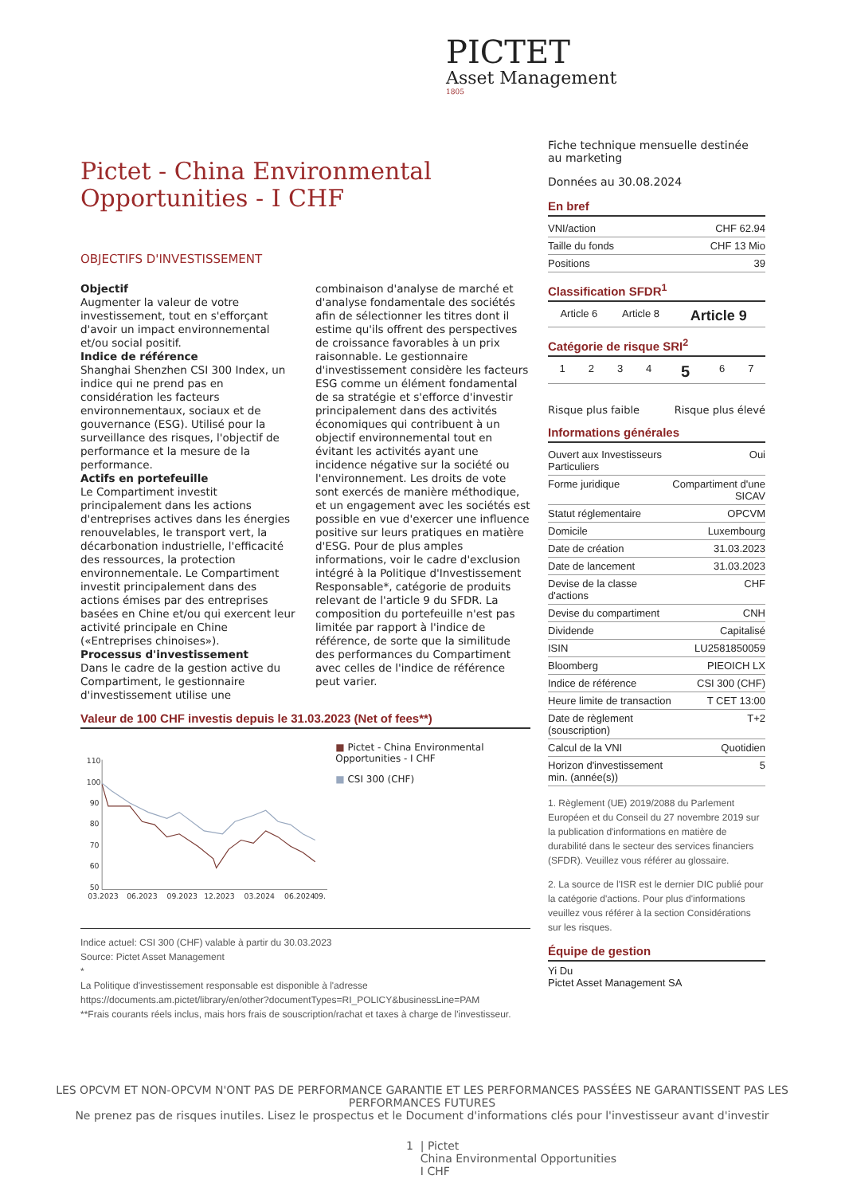PICTET
Asset Management
1805
Pictet - China Environmental Opportunities - I CHF
OBJECTIFS D'INVESTISSEMENT
Objectif
Augmenter la valeur de votre investissement, tout en s'efforçant d'avoir un impact environnemental et/ou social positif.
Indice de référence
Shanghai Shenzhen CSI 300 Index, un indice qui ne prend pas en considération les facteurs environnementaux, sociaux et de gouvernance (ESG). Utilisé pour la surveillance des risques, l'objectif de performance et la mesure de la performance.
Actifs en portefeuille
Le Compartiment investit principalement dans les actions d'entreprises actives dans les énergies renouvelables, le transport vert, la décarbonation industrielle, l'efficacité des ressources, la protection environnementale. Le Compartiment investit principalement dans des actions émises par des entreprises basées en Chine et/ou qui exercent leur activité principale en Chine («Entreprises chinoises»).
Processus d'investissement
Dans le cadre de la gestion active du Compartiment, le gestionnaire d'investissement utilise une combinaison d'analyse de marché et d'analyse fondamentale des sociétés afin de sélectionner les titres dont il estime qu'ils offrent des perspectives de croissance favorables à un prix raisonnable. Le gestionnaire d'investissement considère les facteurs ESG comme un élément fondamental de sa stratégie et s'efforce d'investir principalement dans des activités économiques qui contribuent à un objectif environnemental tout en évitant les activités ayant une incidence négative sur la société ou l'environnement. Les droits de vote sont exercés de manière méthodique, et un engagement avec les sociétés est possible en vue d'exercer une influence positive sur leurs pratiques en matière d'ESG. Pour de plus amples informations, voir le cadre d'exclusion intégré à la Politique d'Investissement Responsable*, catégorie de produits relevant de l'article 9 du SFDR. La composition du portefeuille n'est pas limitée par rapport à l'indice de référence, de sorte que la similitude des performances du Compartiment avec celles de l'indice de référence peut varier.
Valeur de 100 CHF investis depuis le 31.03.2023 (Net of fees**)
110
100
90
80
70
60
50
03.2023
06.2023
09.2023
12.2023
03.2024
06.2024
09.
■ Pictet - China Environmental Opportunities - I CHF
■ CSI 300 (CHF)
Indice actuel: CSI 300 (CHF) valable à partir du 30.03.2023
Source: Pictet Asset Management
*
La Politique d'investissement responsable est disponible à l'adresse https://documents.am.pictet/library/en/other?documentTypes=RI_POLICY&businessLine=PAM
**Frais courants réels inclus, mais hors frais de souscription/rachat et taxes à charge de l'investisseur.
Fiche technique mensuelle destinée au marketing
Données au 30.08.2024
En bref
| VNI/action | CHF 62.94 |
| Taille du fonds | CHF 13 Mio |
| Positions | 39 |
Classification SFDR<sup>1</sup>
| Article 6 | Article 8 | Article 9 |
Catégorie de risque SRI<sup>2</sup>
| 1 | 2 | 3 | 4 | 5 | 6 | 7 |
Risque plus faible Risque plus élevé
Informations générales
| Ouvert aux Investisseurs Particuliers | Oui |
| Forme juridique | Compartiment d'une SICAV |
| Statut réglementaire | OPCVM |
| Domicile | Luxembourg |
| Date de création | 31.03.2023 |
| Date de lancement | 31.03.2023 |
| Devise de la classe d'actions | CHF |
| Devise du compartiment | CNH |
| Dividende | Capitalisé |
| ISIN | LU2581850059 |
| Bloomberg | PIEOICH LX |
| Indice de référence | CSI 300 (CHF) |
| Heure limite de transaction | T CET 13:00 |
| Date de règlement (souscription) | T+2 |
| Calcul de la VNI | Quotidien |
| Horizon d'investissement min. (année(s)) | 5 |
1. Règlement (UE) 2019/2088 du Parlement Européen et du Conseil du 27 novembre 2019 sur la publication d'informations en matière de durabilité dans le secteur des services financiers (SFDR). Veuillez vous référer au glossaire.
2. La source de l'ISR est le dernier DIC publié pour la catégorie d'actions. Pour plus d'informations veuillez vous référer à la section Considérations sur les risques.
Équipe de gestion
Yi Du
Pictet Asset Management SA
LES OPCVM ET NON-OPCVM N'ONT PAS DE PERFORMANCE GARANTIE ET LES PERFORMANCES PASSÉES NE GARANTISSENT PAS LES PERFORMANCES FUTURES
Ne prenez pas de risques inutiles. Lisez le prospectus et le Document d'informations clés pour l'investisseur avant d'investir
1 | Pictet
China Environmental Opportunities
I CHF